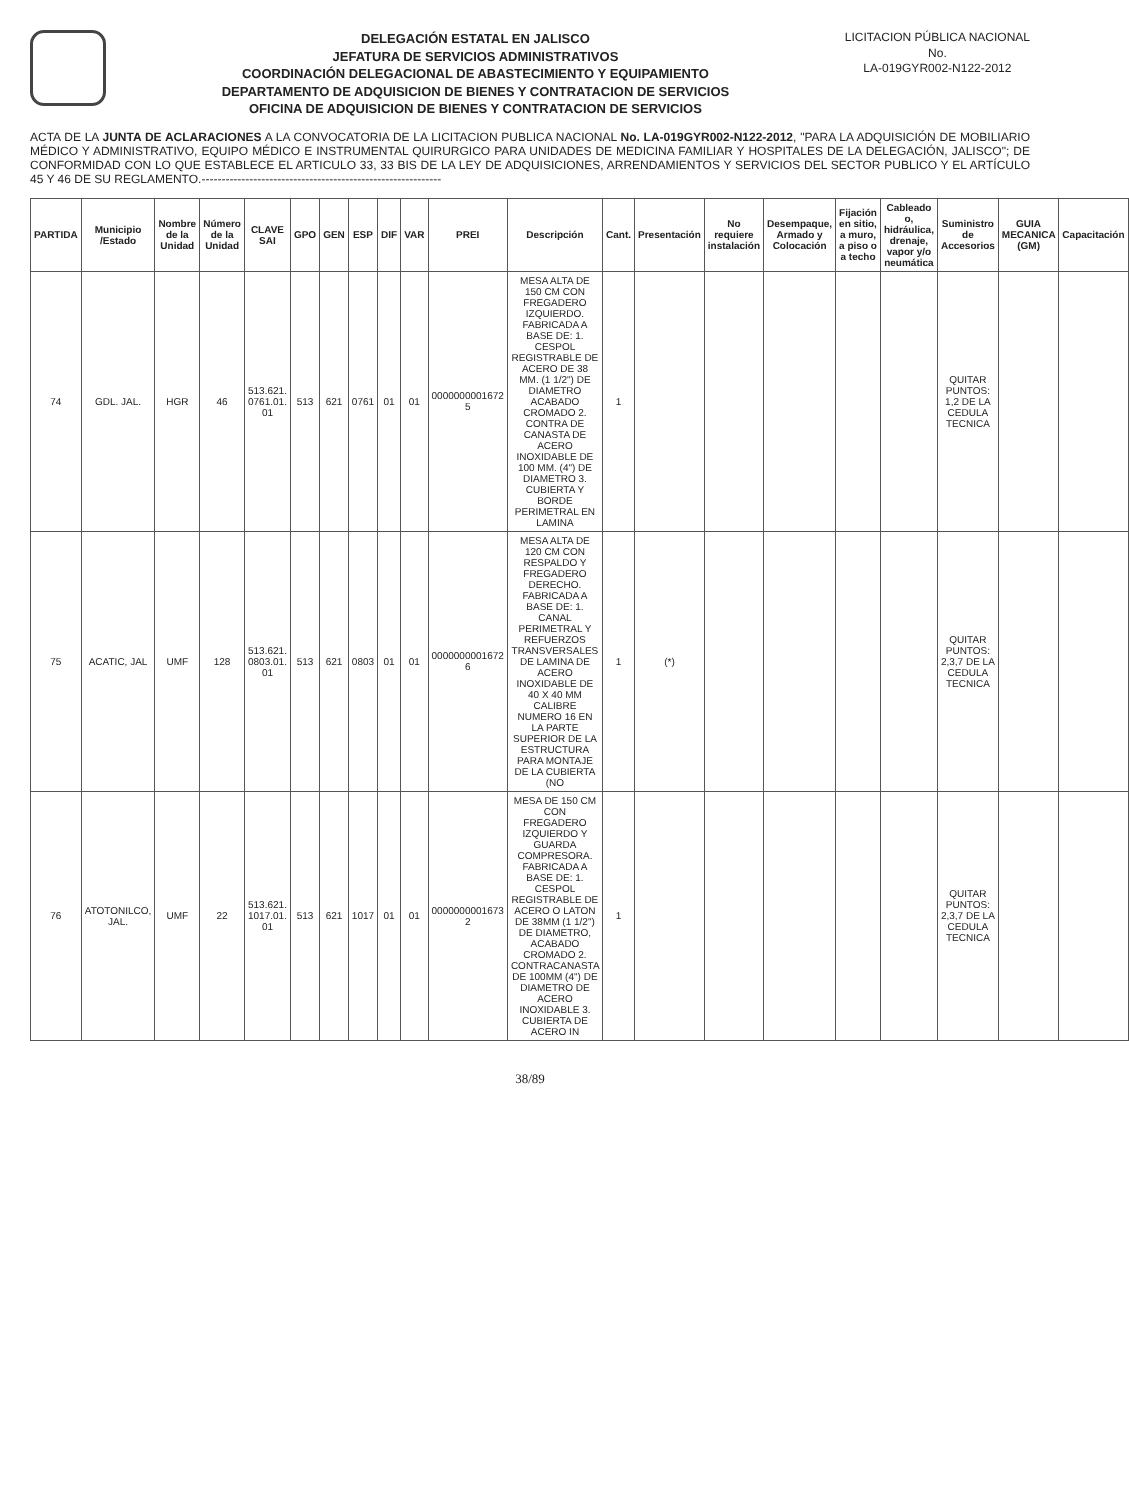DELEGACIÓN ESTATAL EN JALISCO
JEFATURA DE SERVICIOS ADMINISTRATIVOS
COORDINACIÓN DELEGACIONAL DE ABASTECIMIENTO Y EQUIPAMIENTO
DEPARTAMENTO DE ADQUISICION DE BIENES Y CONTRATACION DE SERVICIOS
OFICINA DE ADQUISICION DE BIENES Y CONTRATACION DE SERVICIOS
LICITACION PÚBLICA NACIONAL
No.
LA-019GYR002-N122-2012
ACTA DE LA JUNTA DE ACLARACIONES A LA CONVOCATORIA DE LA LICITACION PUBLICA NACIONAL No. LA-019GYR002-N122-2012, "PARA LA ADQUISICIÓN DE MOBILIARIO MÉDICO Y ADMINISTRATIVO, EQUIPO MÉDICO E INSTRUMENTAL QUIRURGICO PARA UNIDADES DE MEDICINA FAMILIAR Y HOSPITALES DE LA DELEGACIÓN, JALISCO"; DE CONFORMIDAD CON LO QUE ESTABLECE EL ARTICULO 33, 33 BIS DE LA LEY DE ADQUISICIONES, ARRENDAMIENTOS Y SERVICIOS DEL SECTOR PUBLICO Y EL ARTÍCULO 45 Y 46 DE SU REGLAMENTO.------------------------------------------------------------
| PARTIDA | Municipio /Estado | Nombre de la Unidad | Número de la Unidad | CLAVE SAI | GPO | GEN | ESP | DIF | VAR | PREI | Descripción | Cant. | Presentación | No requiere instalación | Desempaque, Armado y Colocación | Fijación en sitio, a muro, a piso o a techo | Cableado o, hidráulica, drenaje, vapor y/o neumática | Suministro de Accesorios | GUIA MECANICA (GM) | Capacitación |
| --- | --- | --- | --- | --- | --- | --- | --- | --- | --- | --- | --- | --- | --- | --- | --- | --- | --- | --- | --- | --- |
| 74 | GDL. JAL. | HGR | 46 | 513.621. 0761.01. 01 | 513 | 621 | 0761 | 01 | 01 | 0000000001672 5 | MESA ALTA DE 150 CM CON FREGADERO IZQUIERDO. FABRICADA A BASE DE: 1. CESPOL REGISTRABLE DE ACERO DE 38 MM. (1 1/2") DE DIAMETRO ACABADO CROMADO 2. CONTRA DE CANASTA DE ACERO INOXIDABLE DE 100 MM. (4") DE DIAMETRO 3. CUBIERTA Y BORDE PERIMETRAL EN LAMINA | 1 | | | | | | QUITAR PUNTOS: 1,2 DE LA CEDULA TECNICA | | |
| 75 | ACATIC, JAL | UMF | 128 | 513.621. 0803.01. 01 | 513 | 621 | 0803 | 01 | 01 | 0000000001672 6 | MESA ALTA DE 120 CM CON RESPALDO Y FREGADERO DERECHO. FABRICADA A BASE DE: 1. CANAL PERIMETRAL Y REFUERZOS TRANSVERSALES DE LAMINA DE ACERO INOXIDABLE DE 40 X 40 MM CALIBRE NUMERO 16 EN LA PARTE SUPERIOR DE LA ESTRUCTURA PARA MONTAJE DE LA CUBIERTA (NO | 1 | (*) | | | | | QUITAR PUNTOS: 2,3,7 DE LA CEDULA TECNICA | | |
| 76 | ATOTONILCO, JAL. | UMF | 22 | 513.621. 1017.01. 01 | 513 | 621 | 1017 | 01 | 01 | 0000000001673 2 | MESA DE 150 CM CON FREGADERO IZQUIERDO Y GUARDA COMPRESORA. FABRICADA A BASE DE: 1. CESPOL REGISTRABLE DE ACERO O LATON DE 38MM (1 1/2") DE DIAMETRO, ACABADO CROMADO 2. CONTRACANASTA DE 100MM (4") DE DIAMETRO DE ACERO INOXIDABLE 3. CUBIERTA DE ACERO IN | 1 | | | | | | QUITAR PUNTOS: 2,3,7 DE LA CEDULA TECNICA | | |
38/89